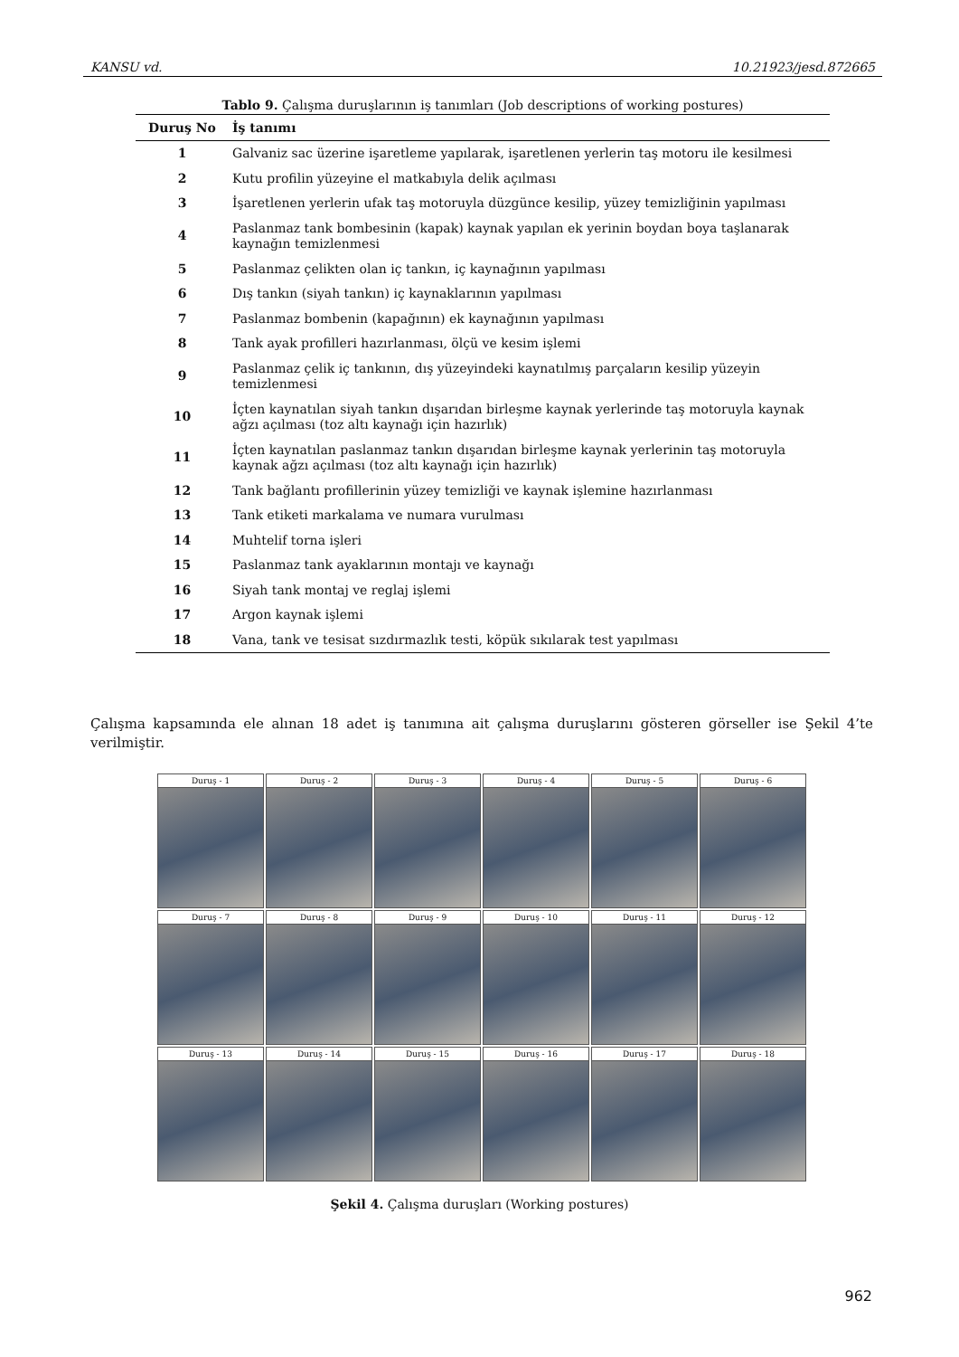KANSU vd. 10.21923/jesd.872665
Tablo 9. Çalışma duruşlarının iş tanımları (Job descriptions of working postures)
| Duruş No | İş tanımı |
| --- | --- |
| 1 | Galvaniz sac üzerine işaretleme yapılarak, işaretlenen yerlerin taş motoru ile kesilmesi |
| 2 | Kutu profilin yüzeyine el matkabıyla delik açılması |
| 3 | İşaretlenen yerlerin ufak taş motoruyla düzgünce kesilip, yüzey temizliğinin yapılması |
| 4 | Paslanmaz tank bombesinin (kapak) kaynak yapılan ek yerinin boydan boya taşlanarak kaynağın temizlenmesi |
| 5 | Paslanmaz çelikten olan iç tankın, iç kaynağının yapılması |
| 6 | Dış tankın (siyah tankın) iç kaynaklarının yapılması |
| 7 | Paslanmaz bombenin (kapağının) ek kaynağının yapılması |
| 8 | Tank ayak profilleri hazırlanması, ölçü ve kesim işlemi |
| 9 | Paslanmaz çelik iç tankının, dış yüzeyindeki kaynatılmış parçaların kesilip yüzeyin temizlenmesi |
| 10 | İçten kaynatılan siyah tankın dışarıdan birleşme kaynak yerlerinde taş motoruyla kaynak ağzı açılması (toz altı kaynağı için hazırlık) |
| 11 | İçten kaynatılan paslanmaz tankın dışarıdan birleşme kaynak yerlerinin taş motoruyla kaynak ağzı açılması (toz altı kaynağı için hazırlık) |
| 12 | Tank bağlantı profillerinin yüzey temizliği ve kaynak işlemine hazırlanması |
| 13 | Tank etiketi markalama ve numara vurulması |
| 14 | Muhtelif torna işleri |
| 15 | Paslanmaz tank ayaklarının montajı ve kaynağı |
| 16 | Siyah tank montaj ve reglaj işlemi |
| 17 | Argon kaynak işlemi |
| 18 | Vana, tank ve tesisat sızdırmazlık testi, köpük sıkılarak test yapılması |
Çalışma kapsamında ele alınan 18 adet iş tanımına ait çalışma duruşlarını gösteren görseller ise Şekil 4’te verilmiştir.
Duruş - 1
Duruş - 2
Duruş - 3
Duruş - 4
Duruş - 5
Duruş - 6
Duruş - 7
Duruş - 8
Duruş - 9
Duruş - 10
Duruş - 11
Duruş - 12
Duruş - 13
Duruş - 14
Duruş - 15
Duruş - 16
Duruş - 17
Duruş - 18
Şekil 4. Çalışma duruşları (Working postures)
962